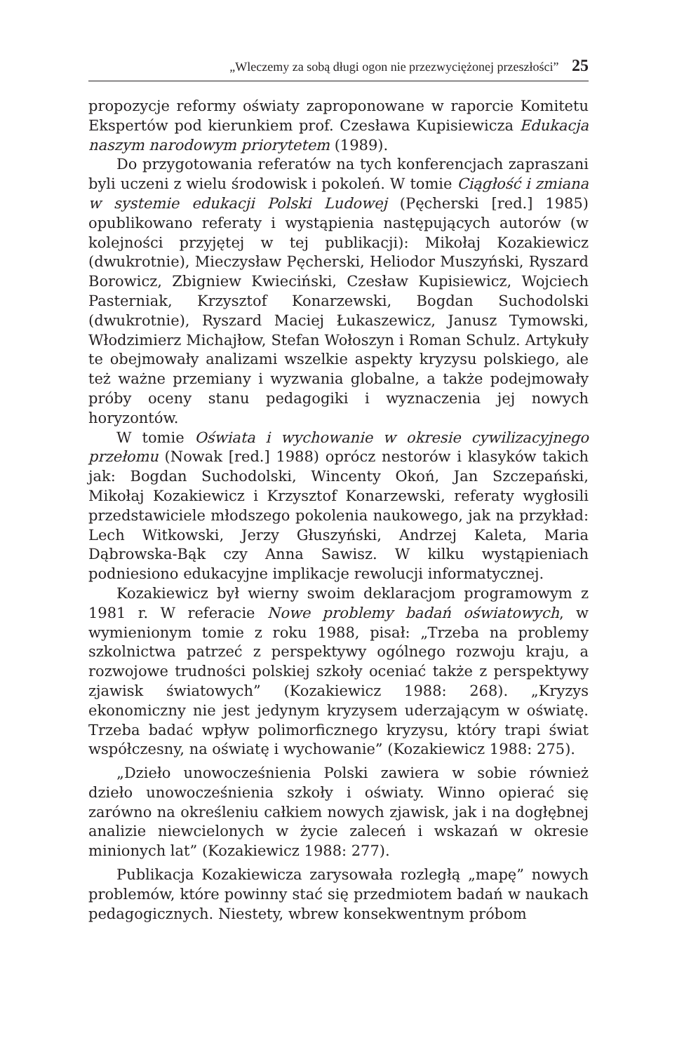„Wleczemy za sobą długi ogon nie przezwyciężonej przeszłości” 25
propozycje reformy oświaty zaproponowane w raporcie Komitetu Ekspertów pod kierunkiem prof. Czesława Kupisiewicza Edukacja naszym narodowym priorytetem (1989).
Do przygotowania referatów na tych konferencjach zapraszani byli uczeni z wielu środowisk i pokoleń. W tomie Ciągłość i zmiana w systemie edukacji Polski Ludowej (Pęcherski [red.] 1985) opublikowano referaty i wystąpienia następujących autorów (w kolejności przyjętej w tej publikacji): Mikołaj Kozakiewicz (dwukrotnie), Mieczysław Pęcherski, Heliodor Muszyński, Ryszard Borowicz, Zbigniew Kwieciński, Czesław Kupisiewicz, Wojciech Pasterniak, Krzysztof Konarzewski, Bogdan Suchodolski (dwukrotnie), Ryszard Maciej Łukaszewicz, Janusz Tymowski, Włodzimierz Michajłow, Stefan Wołoszyn i Roman Schulz. Artykuły te obejmowały analizami wszelkie aspekty kryzysu polskiego, ale też ważne przemiany i wyzwania globalne, a także podejmowały próby oceny stanu pedagogiki i wyznaczenia jej nowych horyzontów.
W tomie Oświata i wychowanie w okresie cywilizacyjnego przełomu (Nowak [red.] 1988) oprócz nestorów i klasyków takich jak: Bogdan Suchodolski, Wincenty Okoń, Jan Szczepański, Mikołaj Kozakiewicz i Krzysztof Konarzewski, referaty wygłosili przedstawiciele młodszego pokolenia naukowego, jak na przykład: Lech Witkowski, Jerzy Głuszyński, Andrzej Kaleta, Maria Dąbrowska-Bąk czy Anna Sawisz. W kilku wystąpieniach podniesiono edukacyjne implikacje rewolucji informatycznej.
Kozakiewicz był wierny swoim deklaracjom programowym z 1981 r. W referacie Nowe problemy badań oświatowych, w wymienionym tomie z roku 1988, pisał: „Trzeba na problemy szkolnictwa patrzeć z perspektywy ogólnego rozwoju kraju, a rozwojowe trudności polskiej szkoły oceniać także z perspektywy zjawisk światowych” (Kozakiewicz 1988: 268). „Kryzys ekonomiczny nie jest jedynym kryzysem uderzającym w oświatę. Trzeba badać wpływ polimorficznego kryzysu, który trapi świat współczesny, na oświatę i wychowanie” (Kozakiewicz 1988: 275).
„Dzieło unowocześnienia Polski zawiera w sobie również dzieło unowocześnienia szkoły i oświaty. Winno opierać się zarówno na określeniu całkiem nowych zjawisk, jak i na dogłębnej analizie niewcielonych w życie zaleceń i wskazań w okresie minionych lat” (Kozakiewicz 1988: 277).
Publikacja Kozakiewicza zarysowała rozległą „mapę” nowych problemów, które powinny stać się przedmiotem badań w naukach pedagogicznych. Niestety, wbrew konsekwentnym próbom